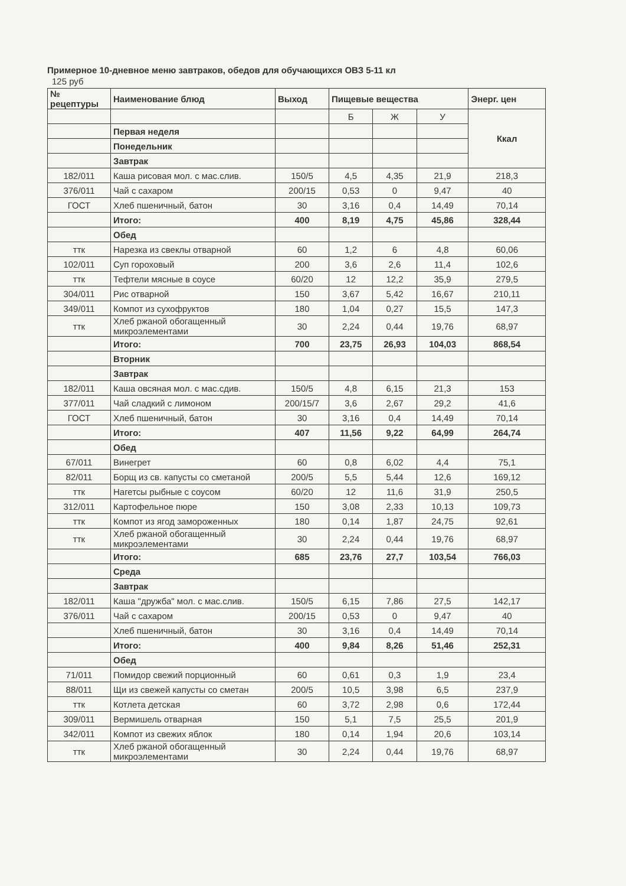Примерное 10-дневное меню завтраков, обедов для обучающихся ОВЗ 5-11 кл
125 руб
| № рецептуры | Наименование блюд | Выход | Пищевые вещества | | | Энерг. цен |
| --- | --- | --- | --- | --- | --- | --- |
| | | | Б | Ж | У | Ккал |
| | Первая неделя | | | | | |
| | Понедельник | | | | | |
| | Завтрак | | | | | |
| 182/011 | Каша рисовая мол. с мас.слив. | 150/5 | 4,5 | 4,35 | 21,9 | 218,3 |
| 376/011 | Чай с сахаром | 200/15 | 0,53 | 0 | 9,47 | 40 |
| ГОСТ | Хлеб пшеничный, батон | 30 | 3,16 | 0,4 | 14,49 | 70,14 |
| | Итого: | 400 | 8,19 | 4,75 | 45,86 | 328,44 |
| | Обед | | | | | |
| ттк | Нарезка из свеклы отварной | 60 | 1,2 | 6 | 4,8 | 60,06 |
| 102/011 | Суп гороховый | 200 | 3,6 | 2,6 | 11,4 | 102,6 |
| ттк | Тефтели мясные в соусе | 60/20 | 12 | 12,2 | 35,9 | 279,5 |
| 304/011 | Рис отварной | 150 | 3,67 | 5,42 | 16,67 | 210,11 |
| 349/011 | Компот из сухофруктов | 180 | 1,04 | 0,27 | 15,5 | 147,3 |
| ттк | Хлеб ржаной обогащенный микроэлементами | 30 | 2,24 | 0,44 | 19,76 | 68,97 |
| | Итого: | 700 | 23,75 | 26,93 | 104,03 | 868,54 |
| | Вторник | | | | | |
| | Завтрак | | | | | |
| 182/011 | Каша овсяная мол. с мас.сдив. | 150/5 | 4,8 | 6,15 | 21,3 | 153 |
| 377/011 | Чай сладкий с лимоном | 200/15/7 | 3,6 | 2,67 | 29,2 | 41,6 |
| ГОСТ | Хлеб пшеничный, батон | 30 | 3,16 | 0,4 | 14,49 | 70,14 |
| | Итого: | 407 | 11,56 | 9,22 | 64,99 | 264,74 |
| | Обед | | | | | |
| 67/011 | Винегрет | 60 | 0,8 | 6,02 | 4,4 | 75,1 |
| 82/011 | Борщ из св. капусты со сметаной | 200/5 | 5,5 | 5,44 | 12,6 | 169,12 |
| ттк | Нагетсы рыбные с соусом | 60/20 | 12 | 11,6 | 31,9 | 250,5 |
| 312/011 | Картофельное пюре | 150 | 3,08 | 2,33 | 10,13 | 109,73 |
| ттк | Компот из ягод замороженных | 180 | 0,14 | 1,87 | 24,75 | 92,61 |
| ттк | Хлеб ржаной обогащенный микроэлементами | 30 | 2,24 | 0,44 | 19,76 | 68,97 |
| | Итого: | 685 | 23,76 | 27,7 | 103,54 | 766,03 |
| | Среда | | | | | |
| | Завтрак | | | | | |
| 182/011 | Каша "дружба" мол. с мас.слив. | 150/5 | 6,15 | 7,86 | 27,5 | 142,17 |
| 376/011 | Чай с сахаром | 200/15 | 0,53 | 0 | 9,47 | 40 |
| | Хлеб пшеничный, батон | 30 | 3,16 | 0,4 | 14,49 | 70,14 |
| | Итого: | 400 | 9,84 | 8,26 | 51,46 | 252,31 |
| | Обед | | | | | |
| 71/011 | Помидор свежий порционный | 60 | 0,61 | 0,3 | 1,9 | 23,4 |
| 88/011 | Щи из свежей капусты со сметан | 200/5 | 10,5 | 3,98 | 6,5 | 237,9 |
| ттк | Котлета детская | 60 | 3,72 | 2,98 | 0,6 | 172,44 |
| 309/011 | Вермишель отварная | 150 | 5,1 | 7,5 | 25,5 | 201,9 |
| 342/011 | Компот из свежих яблок | 180 | 0,14 | 1,94 | 20,6 | 103,14 |
| ттк | Хлеб ржаной обогащенный микроэлементами | 30 | 2,24 | 0,44 | 19,76 | 68,97 |